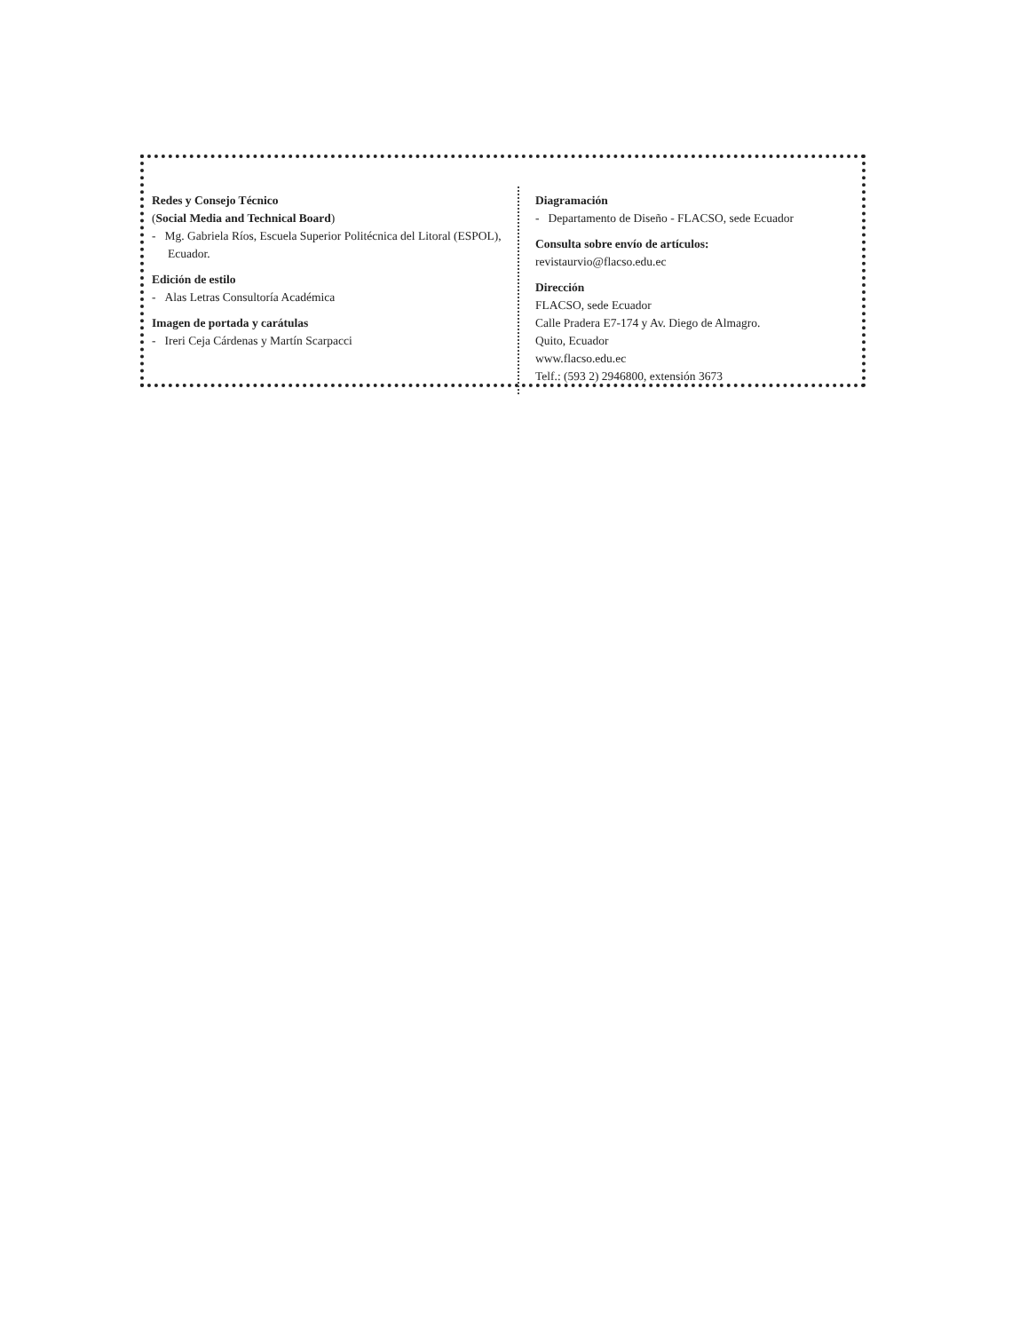Redes y Consejo Técnico
(Social Media and Technical Board)
- Mg. Gabriela Ríos, Escuela Superior Politécnica del Litoral (ESPOL), Ecuador.
Edición de estilo
- Alas Letras Consultoría Académica
Imagen de portada y carátulas
- Ireri Ceja Cárdenas y Martín Scarpacci
Diagramación
- Departamento de Diseño - FLACSO, sede Ecuador
Consulta sobre envío de artículos:
revistaurvio@flacso.edu.ec
Dirección
FLACSO, sede Ecuador
Calle Pradera E7-174 y Av. Diego de Almagro.
Quito, Ecuador
www.flacso.edu.ec
Telf.: (593 2) 2946800, extensión 3673